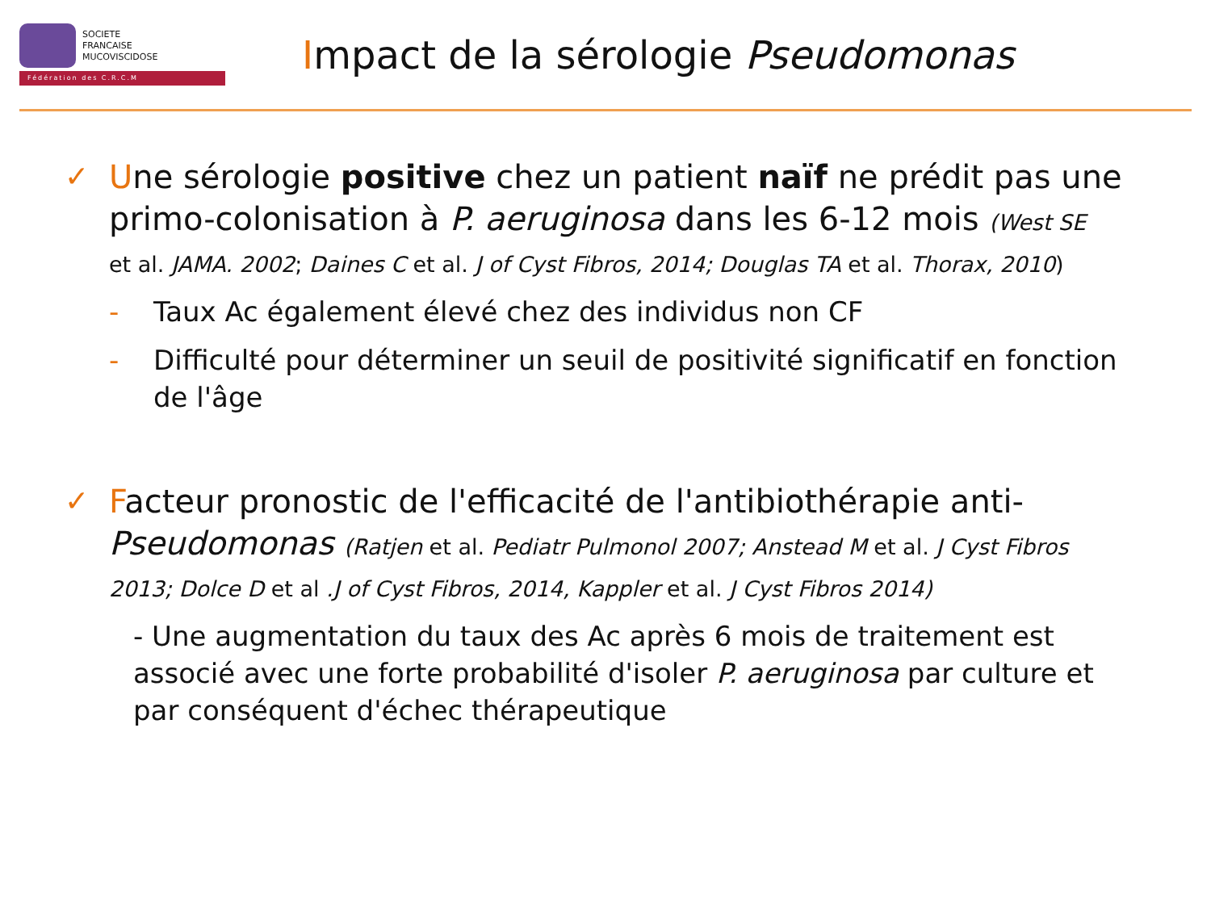SOCIETE
FRANCAISE
MUCOVISCIDOSE
Fédération des C.R.C.M
Impact de la sérologie Pseudomonas
✓ Une sérologie positive chez un patient naïf ne prédit pas une primo-colonisation à P. aeruginosa dans les 6-12 mois (West SE
et al. JAMA. 2002; Daines C et al. J of Cyst Fibros, 2014; Douglas TA et al. Thorax, 2010)
- Taux Ac également élevé chez des individus non CF
- Difficulté pour déterminer un seuil de positivité significatif en fonction de l'âge
✓ Facteur pronostic de l'efficacité de l'antibiothérapie anti-Pseudomonas (Ratjen et al. Pediatr Pulmonol 2007; Anstead M et al. J Cyst Fibros 2013; Dolce D et al .J of Cyst Fibros, 2014, Kappler et al. J Cyst Fibros 2014)
- Une augmentation du taux des Ac après 6 mois de traitement est associé avec une forte probabilité d'isoler P. aeruginosa par culture et par conséquent d'échec thérapeutique